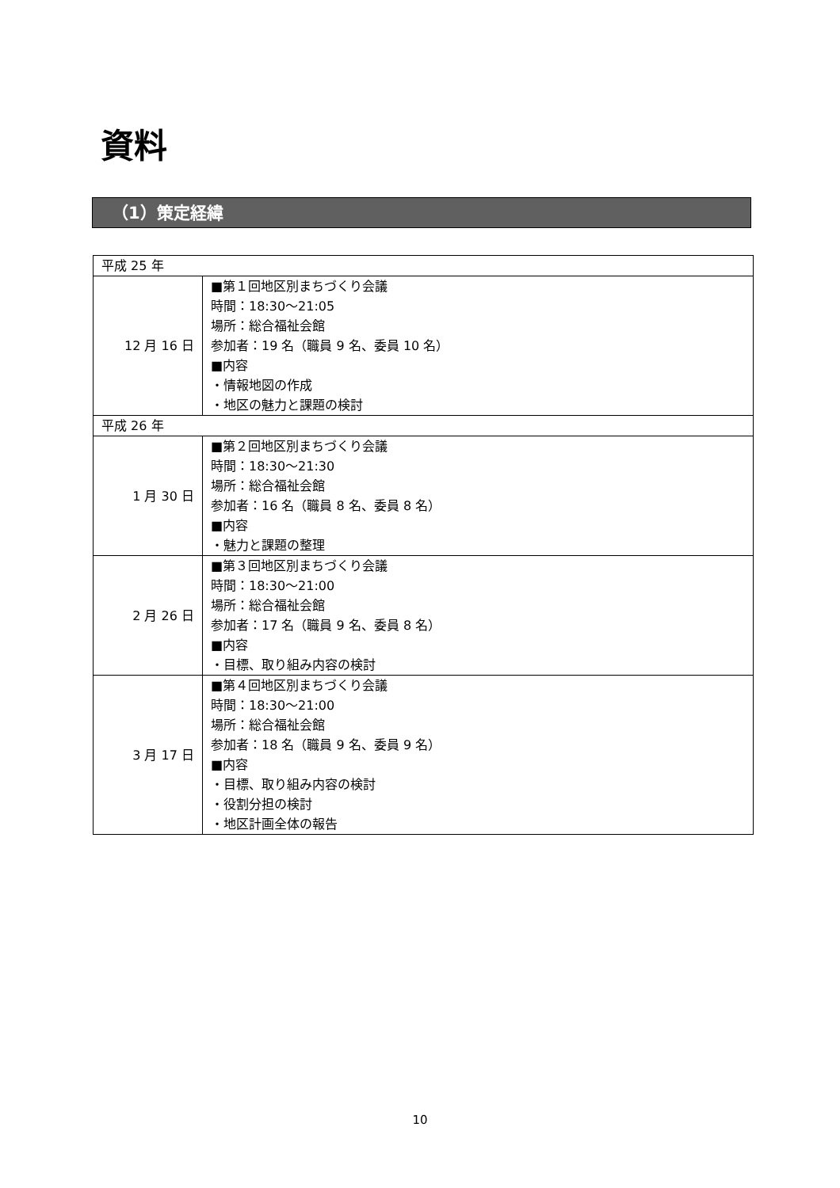資料
（1）策定経緯
| 平成 25 年 | |
| 12 月 16 日 | ■第１回地区別まちづくり会議 時間：18:30～21:05 場所：総合福祉会館 参加者：19 名（職員 9 名、委員 10 名） ■内容 ・情報地図の作成 ・地区の魅力と課題の検討 |
| 平成 26 年 | |
| 1 月 30 日 | ■第２回地区別まちづくり会議 時間：18:30～21:30 場所：総合福祉会館 参加者：16 名（職員 8 名、委員 8 名） ■内容 ・魅力と課題の整理 |
| 2 月 26 日 | ■第３回地区別まちづくり会議 時間：18:30～21:00 場所：総合福祉会館 参加者：17 名（職員 9 名、委員 8 名） ■内容 ・目標、取り組み内容の検討 |
| 3 月 17 日 | ■第４回地区別まちづくり会議 時間：18:30～21:00 場所：総合福祉会館 参加者：18 名（職員 9 名、委員 9 名） ■内容 ・目標、取り組み内容の検討 ・役割分担の検討 ・地区計画全体の報告 |
10